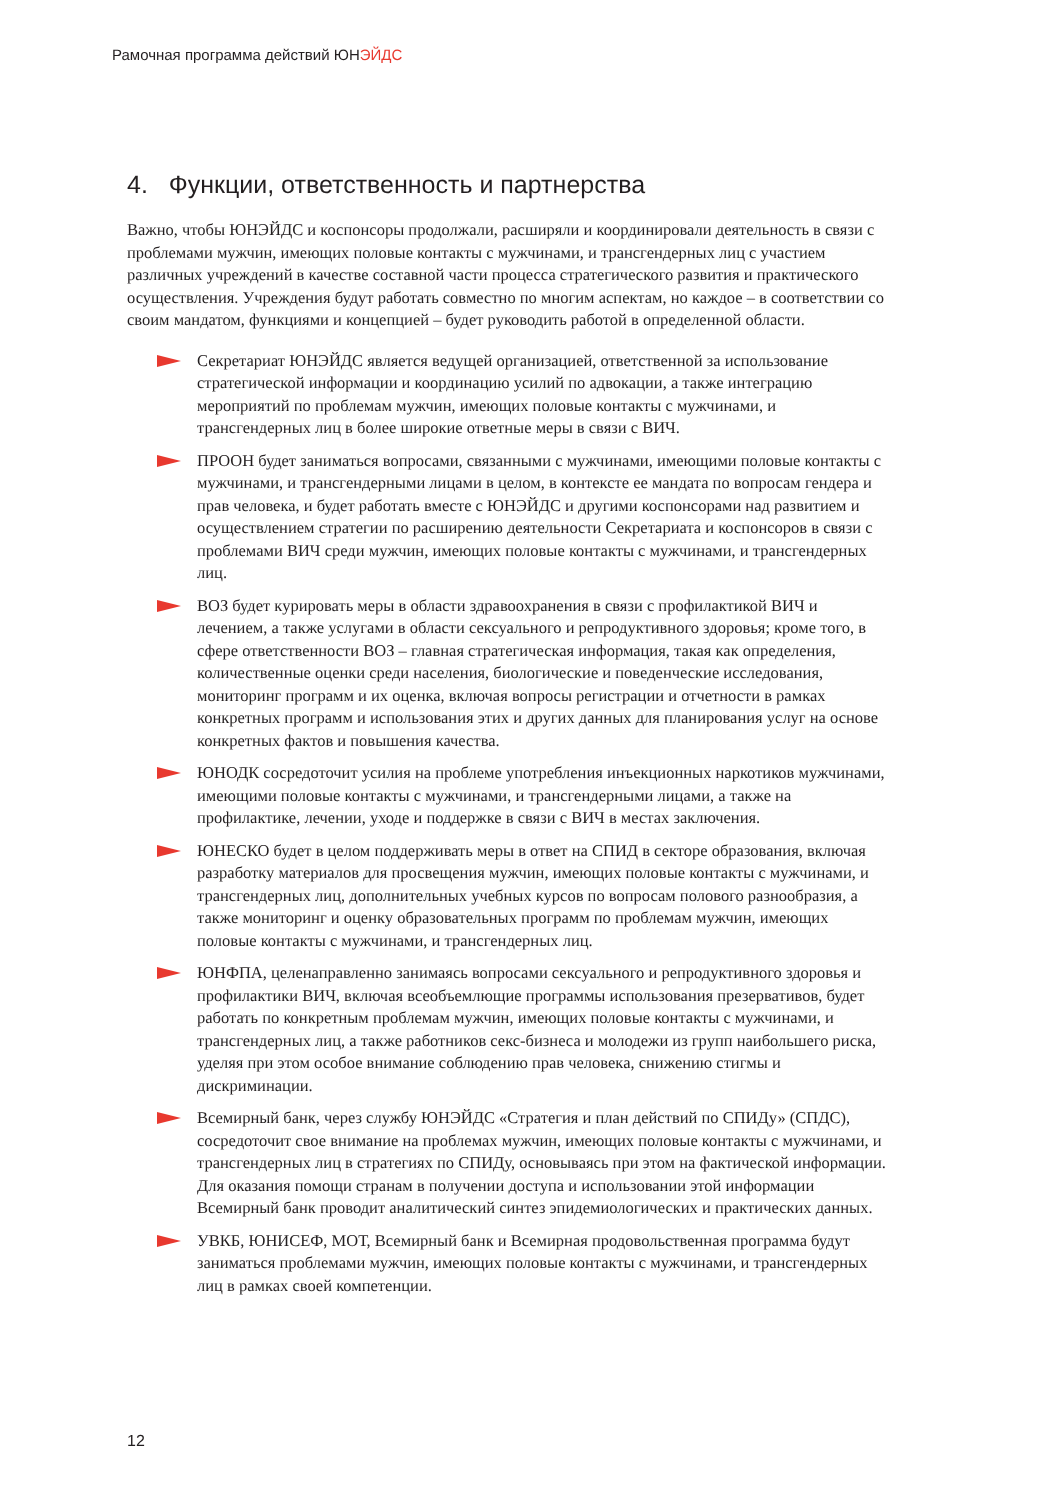Рамочная программа действий ЮНЭЙДС
4. Функции, ответственность и партнерства
Важно, чтобы ЮНЭЙДС и коспонсоры продолжали, расширяли и координировали деятельность в связи с проблемами мужчин, имеющих половые контакты с мужчинами, и трансгендерных лиц с участием различных учреждений в качестве составной части процесса стратегического развития и практического осуществления. Учреждения будут работать совместно по многим аспектам, но каждое – в соответствии со своим мандатом, функциями и концепцией – будет руководить работой в определенной области.
Секретариат ЮНЭЙДС является ведущей организацией, ответственной за использование стратегической информации и координацию усилий по адвокации, а также интеграцию мероприятий по проблемам мужчин, имеющих половые контакты с мужчинами, и трансгендерных лиц в более широкие ответные меры в связи с ВИЧ.
ПРООН будет заниматься вопросами, связанными с мужчинами, имеющими половые контакты с мужчинами, и трансгендерными лицами в целом, в контексте ее мандата по вопросам гендера и прав человека, и будет работать вместе с ЮНЭЙДС и другими коспонсорами над развитием и осуществлением стратегии по расширению деятельности Секретариата и коспонсоров в связи с проблемами ВИЧ среди мужчин, имеющих половые контакты с мужчинами, и трансгендерных лиц.
ВОЗ будет курировать меры в области здравоохранения в связи с профилактикой ВИЧ и лечением, а также услугами в области сексуального и репродуктивного здоровья; кроме того, в сфере ответственности ВОЗ – главная стратегическая информация, такая как определения, количественные оценки среди населения, биологические и поведенческие исследования, мониторинг программ и их оценка, включая вопросы регистрации и отчетности в рамках конкретных программ и использования этих и других данных для планирования услуг на основе конкретных фактов и повышения качества.
ЮНОДК сосредоточит усилия на проблеме употребления инъекционных наркотиков мужчинами, имеющими половые контакты с мужчинами, и трансгендерными лицами, а также на профилактике, лечении, уходе и поддержке в связи с ВИЧ в местах заключения.
ЮНЕСКО будет в целом поддерживать меры в ответ на СПИД в секторе образования, включая разработку материалов для просвещения мужчин, имеющих половые контакты с мужчинами, и трансгендерных лиц, дополнительных учебных курсов по вопросам полового разнообразия, а также мониторинг и оценку образовательных программ по проблемам мужчин, имеющих половые контакты с мужчинами, и трансгендерных лиц.
ЮНФПА, целенаправленно занимаясь вопросами сексуального и репродуктивного здоровья и профилактики ВИЧ, включая всеобъемлющие программы использования презервативов, будет работать по конкретным проблемам мужчин, имеющих половые контакты с мужчинами, и трансгендерных лиц, а также работников секс-бизнеса и молодежи из групп наибольшего риска, уделяя при этом особое внимание соблюдению прав человека, снижению стигмы и дискриминации.
Всемирный банк, через службу ЮНЭЙДС «Стратегия и план действий по СПИДу» (СПДС), сосредоточит свое внимание на проблемах мужчин, имеющих половые контакты с мужчинами, и трансгендерных лиц в стратегиях по СПИДу, основываясь при этом на фактической информации. Для оказания помощи странам в получении доступа и использовании этой информации Всемирный банк проводит аналитический синтез эпидемиологических и практических данных.
УВКБ, ЮНИСЕФ, МОТ, Всемирный банк и Всемирная продовольственная программа будут заниматься проблемами мужчин, имеющих половые контакты с мужчинами, и трансгендерных лиц в рамках своей компетенции.
12